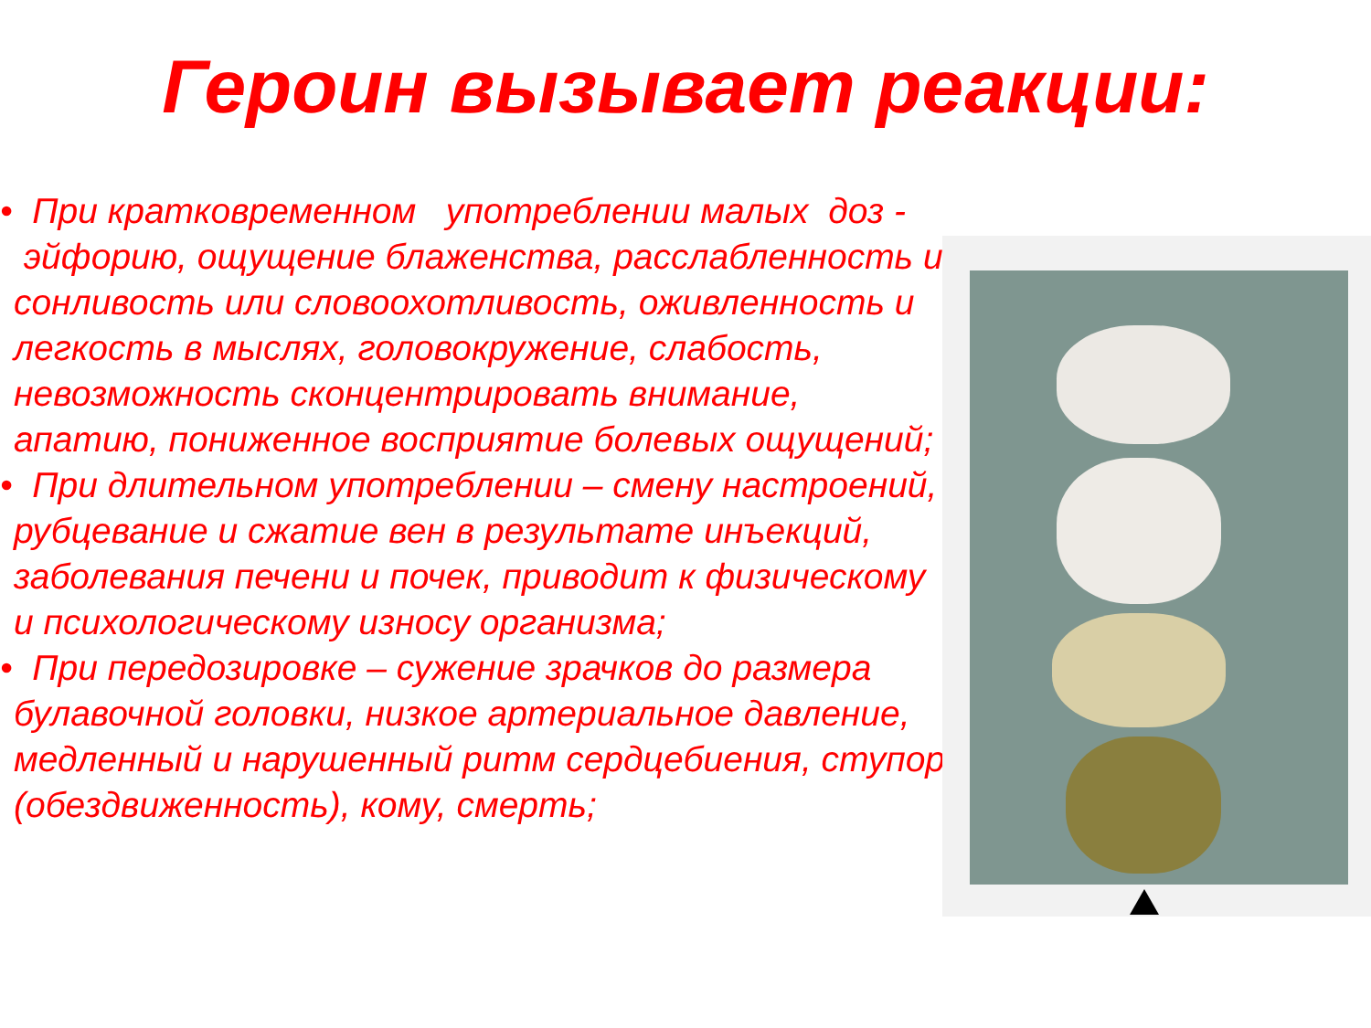Героин вызывает реакции:
• При кратковременном употреблении малых доз - эйфорию, ощущение блаженства, расслабленность и сонливость или словоохотливость, оживленность и легкость в мыслях, головокружение, слабость, невозможность сконцентрировать внимание, апатию, пониженное восприятие болевых ощущений;
• При длительном употреблении – смену настроений, рубцевание и сжатие вен в результате инъекций, заболевания печени и почек, приводит к физическому и психологическому износу организма;
• При передозировке – сужение зрачков до размера булавочной головки, низкое артериальное давление, медленный и нарушенный ритм сердцебиения, ступор (обездвиженность), кому, смерть;